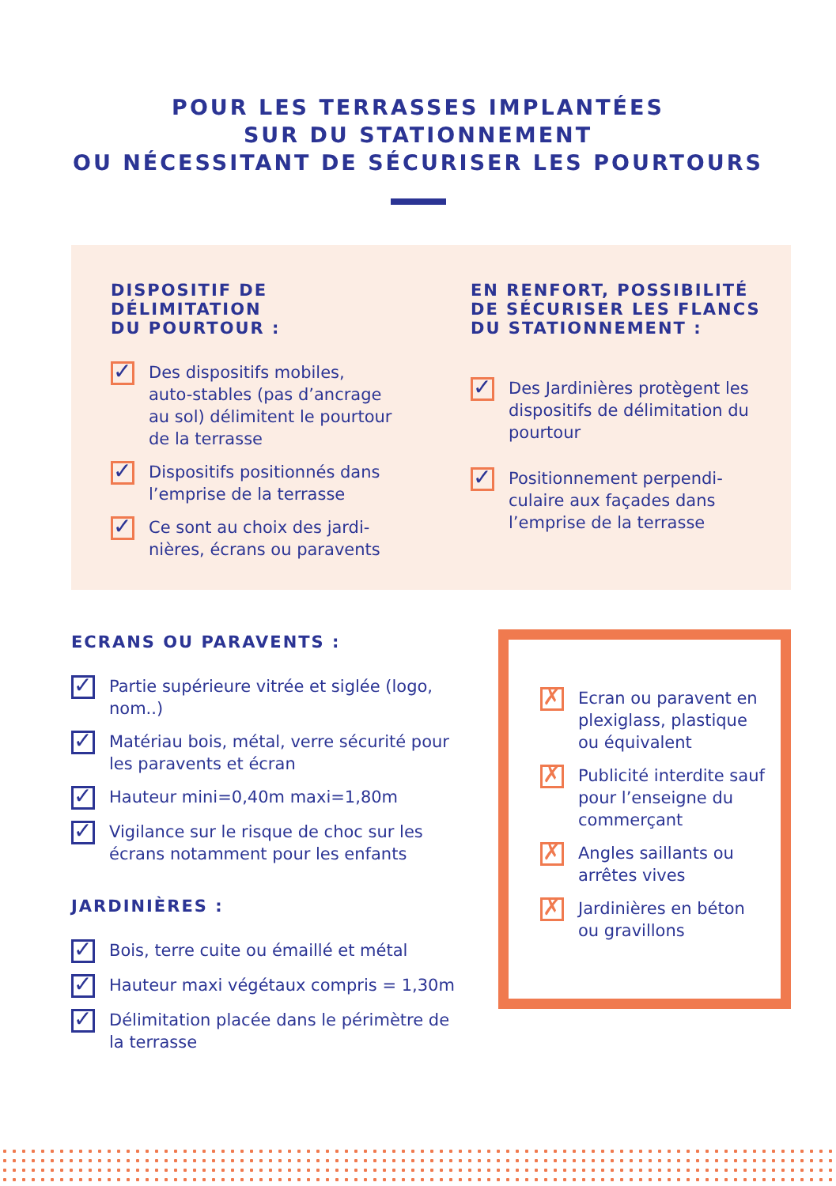POUR LES TERRASSES IMPLANTÉES
SUR DU STATIONNEMENT
OU NÉCESSITANT DE SÉCURISER LES POURTOURS
DISPOSITIF DE DÉLIMITATION
DU POURTOUR :
✓ Des dispositifs mobiles, auto-stables (pas d’an­crage au sol) délimitent le pourtour de la terrasse
✓ Dispositifs positionnés dans l’emprise de la terrasse
✓ Ce sont au choix des jardi­nières, écrans ou paravents
EN RENFORT, POSSIBILITÉ
DE SÉCURISER LES FLANCS
DU STATIONNEMENT :
✓ Des Jardinières protègent les dispositifs de délimita­tion du pourtour
✓ Positionnement perpendi­culaire aux façades dans l’emprise de la terrasse
ECRANS OU PARAVENTS :
✓ Partie supérieure vitrée et siglée (logo, nom..)
✓ Matériau bois, métal, verre sécurité pour les paravents et écran
✓ Hauteur mini=0,40m maxi=1,80m
✓ Vigilance sur le risque de choc sur les écrans notamment pour les enfants
JARDINIÈRES :
✓ Bois, terre cuite ou émaillé et métal
✓ Hauteur maxi végétaux compris = 1,30m
✓ Délimitation placée dans le périmètre de la terrasse
✗ Ecran ou paravent en plexiglass, plas­tique ou équivalent
✗ Publicité interdite sauf pour l’enseigne du commerçant
✗ Angles saillants ou arrêtes vives
✗ Jardinières en béton ou gravillons